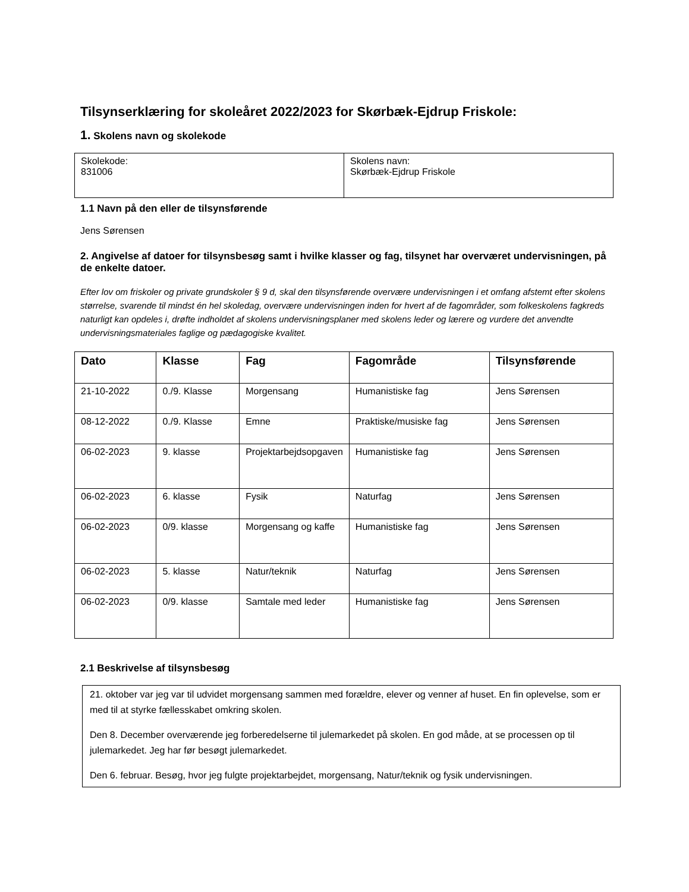Tilsynserklæring for skoleåret 2022/2023 for Skørbæk-Ejdrup Friskole:
1. Skolens navn og skolekode
| Skolekode: 831006 | Skolens navn: Skørbæk-Ejdrup Friskole |
1.1 Navn på den eller de tilsynsførende
Jens Sørensen
2. Angivelse af datoer for tilsynsbesøg samt i hvilke klasser og fag, tilsynet har overværet undervisningen, på de enkelte datoer.
Efter lov om friskoler og private grundskoler § 9 d, skal den tilsynsførende overvære undervisningen i et omfang afstemt efter skolens størrelse, svarende til mindst én hel skoledag, overvære undervisningen inden for hvert af de fagområder, som folkeskolens fagkreds naturligt kan opdeles i, drøfte indholdet af skolens undervisningsplaner med skolens leder og lærere og vurdere det anvendte undervisningsmateriales faglige og pædagogiske kvalitet.
| Dato | Klasse | Fag | Fagområde | Tilsynsførende |
| --- | --- | --- | --- | --- |
| 21-10-2022 | 0./9. Klasse | Morgensang | Humanistiske fag | Jens Sørensen |
| 08-12-2022 | 0./9. Klasse | Emne | Praktiske/musiske fag | Jens Sørensen |
| 06-02-2023 | 9. klasse | Projektarbejdsopgaven | Humanistiske fag | Jens Sørensen |
| 06-02-2023 | 6. klasse | Fysik | Naturfag | Jens Sørensen |
| 06-02-2023 | 0/9. klasse | Morgensang og kaffe | Humanistiske fag | Jens Sørensen |
| 06-02-2023 | 5. klasse | Natur/teknik | Naturfag | Jens Sørensen |
| 06-02-2023 | 0/9. klasse | Samtale med leder | Humanistiske fag | Jens Sørensen |
2.1 Beskrivelse af tilsynsbesøg
21. oktober var jeg var til udvidet morgensang sammen med forældre, elever og venner af huset. En fin oplevelse, som er med til at styrke fællesskabet omkring skolen.
Den 8. December overværende jeg forberedelserne til julemarkedet på skolen. En god måde, at se processen op til julemarkedet. Jeg har før besøgt julemarkedet.
Den 6. februar. Besøg, hvor jeg fulgte projektarbejdet, morgensang, Natur/teknik og fysik undervisningen.